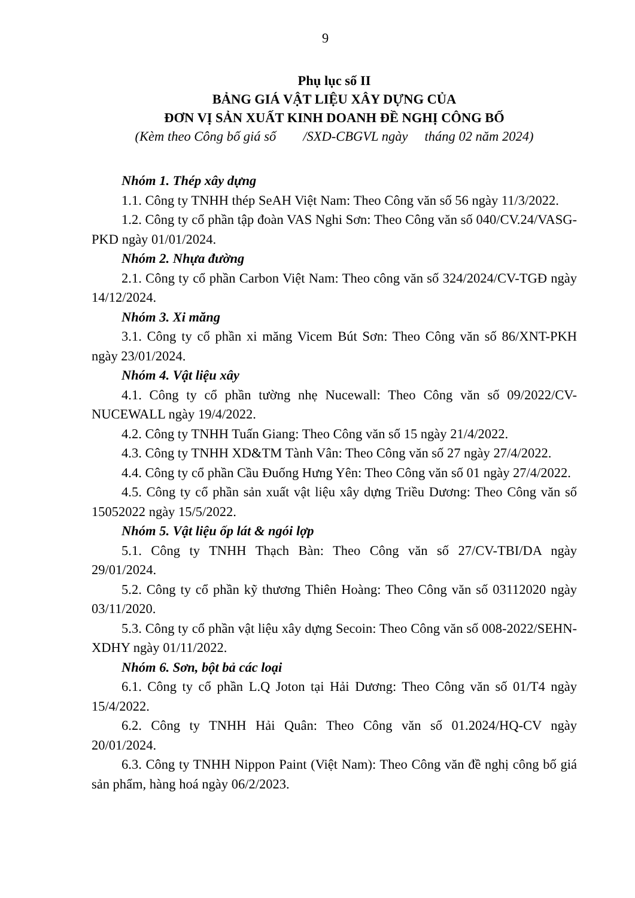9
Phụ lục số II
BẢNG GIÁ VẬT LIỆU XÂY DỰNG CỦA
ĐƠN VỊ SẢN XUẤT KINH DOANH ĐỀ NGHỊ CÔNG BỐ
(Kèm theo Công bố giá số /SXD-CBGVL ngày tháng 02 năm 2024)
Nhóm 1. Thép xây dựng
1.1. Công ty TNHH thép SeAH Việt Nam: Theo Công văn số 56 ngày 11/3/2022.
1.2. Công ty cổ phần tập đoàn VAS Nghi Sơn: Theo Công văn số 040/CV.24/VASG-PKD ngày 01/01/2024.
Nhóm 2. Nhựa đường
2.1. Công ty cổ phần Carbon Việt Nam: Theo công văn số 324/2024/CV-TGĐ ngày 14/12/2024.
Nhóm 3. Xi măng
3.1. Công ty cổ phần xi măng Vicem Bút Sơn: Theo Công văn số 86/XNT-PKH ngày 23/01/2024.
Nhóm 4. Vật liệu xây
4.1. Công ty cổ phần tường nhẹ Nucewall: Theo Công văn số 09/2022/CV-NUCEWALL ngày 19/4/2022.
4.2. Công ty TNHH Tuấn Giang: Theo Công văn số 15 ngày 21/4/2022.
4.3. Công ty TNHH XD&TM Tành Vân: Theo Công văn số 27 ngày 27/4/2022.
4.4. Công ty cổ phần Cầu Đuống Hưng Yên: Theo Công văn số 01 ngày 27/4/2022.
4.5. Công ty cổ phần sản xuất vật liệu xây dựng Triều Dương: Theo Công văn số 15052022 ngày 15/5/2022.
Nhóm 5. Vật liệu ốp lát & ngói lợp
5.1. Công ty TNHH Thạch Bàn: Theo Công văn số 27/CV-TBI/DA ngày 29/01/2024.
5.2. Công ty cổ phần kỹ thương Thiên Hoàng: Theo Công văn số 03112020 ngày 03/11/2020.
5.3. Công ty cổ phần vật liệu xây dựng Secoin: Theo Công văn số 008-2022/SEHN-XDHY ngày 01/11/2022.
Nhóm 6. Sơn, bột bả các loại
6.1. Công ty cổ phần L.Q Joton tại Hải Dương: Theo Công văn số 01/T4 ngày 15/4/2022.
6.2. Công ty TNHH Hải Quân: Theo Công văn số 01.2024/HQ-CV ngày 20/01/2024.
6.3. Công ty TNHH Nippon Paint (Việt Nam): Theo Công văn đề nghị công bố giá sản phẩm, hàng hoá ngày 06/2/2023.